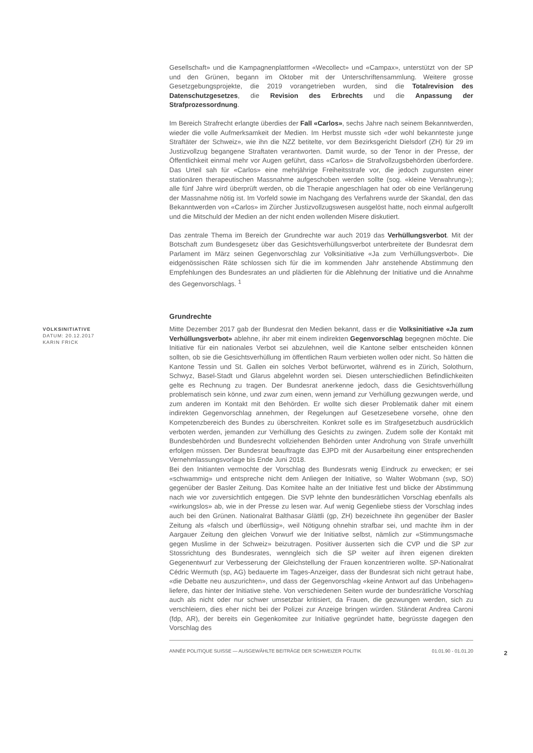Gesellschaft» und die Kampagnenplattformen «Wecollect» und «Campax», unterstützt von der SP und den Grünen, begann im Oktober mit der Unterschriftensammlung. Weitere grosse Gesetzgebungsprojekte, die 2019 vorangetrieben wurden, sind die Totalrevision des Datenschutzgesetzes, die Revision des Erbrechts und die Anpassung der Strafprozessordnung.
Im Bereich Strafrecht erlangte überdies der Fall «Carlos», sechs Jahre nach seinem Bekanntwerden, wieder die volle Aufmerksamkeit der Medien. Im Herbst musste sich «der wohl bekannteste junge Straftäter der Schweiz», wie ihn die NZZ betitelte, vor dem Bezirksgericht Dielsdorf (ZH) für 29 im Justizvollzug begangene Straftaten verantworten. Damit wurde, so der Tenor in der Presse, der Öffentlichkeit einmal mehr vor Augen geführt, dass «Carlos» die Strafvollzugsbehörden überfordere. Das Urteil sah für «Carlos» eine mehrjährige Freiheitsstrafe vor, die jedoch zugunsten einer stationären therapeutischen Massnahme aufgeschoben werden sollte (sog. «kleine Verwahrung»); alle fünf Jahre wird überprüft werden, ob die Therapie angeschlagen hat oder ob eine Verlängerung der Massnahme nötig ist. Im Vorfeld sowie im Nachgang des Verfahrens wurde der Skandal, den das Bekanntwerden von «Carlos» im Zürcher Justizvollzugswesen ausgelöst hatte, noch einmal aufgerollt und die Mitschuld der Medien an der nicht enden wollenden Misere diskutiert.
Das zentrale Thema im Bereich der Grundrechte war auch 2019 das Verhüllungsverbot. Mit der Botschaft zum Bundesgesetz über das Gesichtsverhüllungsverbot unterbreitete der Bundesrat dem Parlament im März seinen Gegenvorschlag zur Volksinitiative «Ja zum Verhüllungsverbot». Die eidgenössischen Räte schlossen sich für die im kommenden Jahr anstehende Abstimmung den Empfehlungen des Bundesrates an und plädierten für die Ablehnung der Initiative und die Annahme des Gegenvorschlags. <sup>1</sup>
Grundrechte
VOLKSINITIATIVE
DATUM: 20.12.2017
KARIN FRICK
Mitte Dezember 2017 gab der Bundesrat den Medien bekannt, dass er die Volksinitiative «Ja zum Verhüllungsverbot» ablehne, ihr aber mit einem indirekten Gegenvorschlag begegnen möchte. Die Initiative für ein nationales Verbot sei abzulehnen, weil die Kantone selber entscheiden können sollten, ob sie die Gesichtsverhüllung im öffentlichen Raum verbieten wollen oder nicht. So hätten die Kantone Tessin und St. Gallen ein solches Verbot befürwortet, während es in Zürich, Solothurn, Schwyz, Basel-Stadt und Glarus abgelehnt worden sei. Diesen unterschiedlichen Befindlichkeiten gelte es Rechnung zu tragen. Der Bundesrat anerkenne jedoch, dass die Gesichtsverhüllung problematisch sein könne, und zwar zum einen, wenn jemand zur Verhüllung gezwungen werde, und zum anderen im Kontakt mit den Behörden. Er wollte sich dieser Problematik daher mit einem indirekten Gegenvorschlag annehmen, der Regelungen auf Gesetzesebene vorsehe, ohne den Kompetenzbereich des Bundes zu überschreiten. Konkret solle es im Strafgesetzbuch ausdrücklich verboten werden, jemanden zur Verhüllung des Gesichts zu zwingen. Zudem solle der Kontakt mit Bundesbehörden und Bundesrecht vollziehenden Behörden unter Androhung von Strafe unverhüllt erfolgen müssen. Der Bundesrat beauftragte das EJPD mit der Ausarbeitung einer entsprechenden Vernehmlassungsvorlage bis Ende Juni 2018.
Bei den Initianten vermochte der Vorschlag des Bundesrats wenig Eindruck zu erwecken; er sei «schwammig» und entspreche nicht dem Anliegen der Initiative, so Walter Wobmann (svp, SO) gegenüber der Basler Zeitung. Das Komitee halte an der Initiative fest und blicke der Abstimmung nach wie vor zuversichtlich entgegen. Die SVP lehnte den bundesrätlichen Vorschlag ebenfalls als «wirkungslos» ab, wie in der Presse zu lesen war. Auf wenig Gegenliebe stiess der Vorschlag indes auch bei den Grünen. Nationalrat Balthasar Glättli (gp, ZH) bezeichnete ihn gegenüber der Basler Zeitung als «falsch und überflüssig», weil Nötigung ohnehin strafbar sei, und machte ihm in der Aargauer Zeitung den gleichen Vorwurf wie der Initiative selbst, nämlich zur «Stimmungsmache gegen Muslime in der Schweiz» beizutragen. Positiver äusserten sich die CVP und die SP zur Stossrichtung des Bundesrates, wenngleich sich die SP weiter auf ihren eigenen direkten Gegenentwurf zur Verbesserung der Gleichstellung der Frauen konzentrieren wollte. SP-Nationalrat Cédric Wermuth (sp, AG) bedauerte im Tages-Anzeiger, dass der Bundesrat sich nicht getraut habe, «die Debatte neu auszurichten», und dass der Gegenvorschlag «keine Antwort auf das Unbehagen» liefere, das hinter der Initiative stehe. Von verschiedenen Seiten wurde der bundesrätliche Vorschlag auch als nicht oder nur schwer umsetzbar kritisiert, da Frauen, die gezwungen werden, sich zu verschleiern, dies eher nicht bei der Polizei zur Anzeige bringen würden. Ständerat Andrea Caroni (fdp, AR), der bereits ein Gegenkomitee zur Initiative gegründet hatte, begrüsste dagegen den Vorschlag des
ANNÉE POLITIQUE SUISSE — AUSGEWÄHLTE BEITRÄGE DER SCHWEIZER POLITIK 01.01.90 - 01.01.20
2